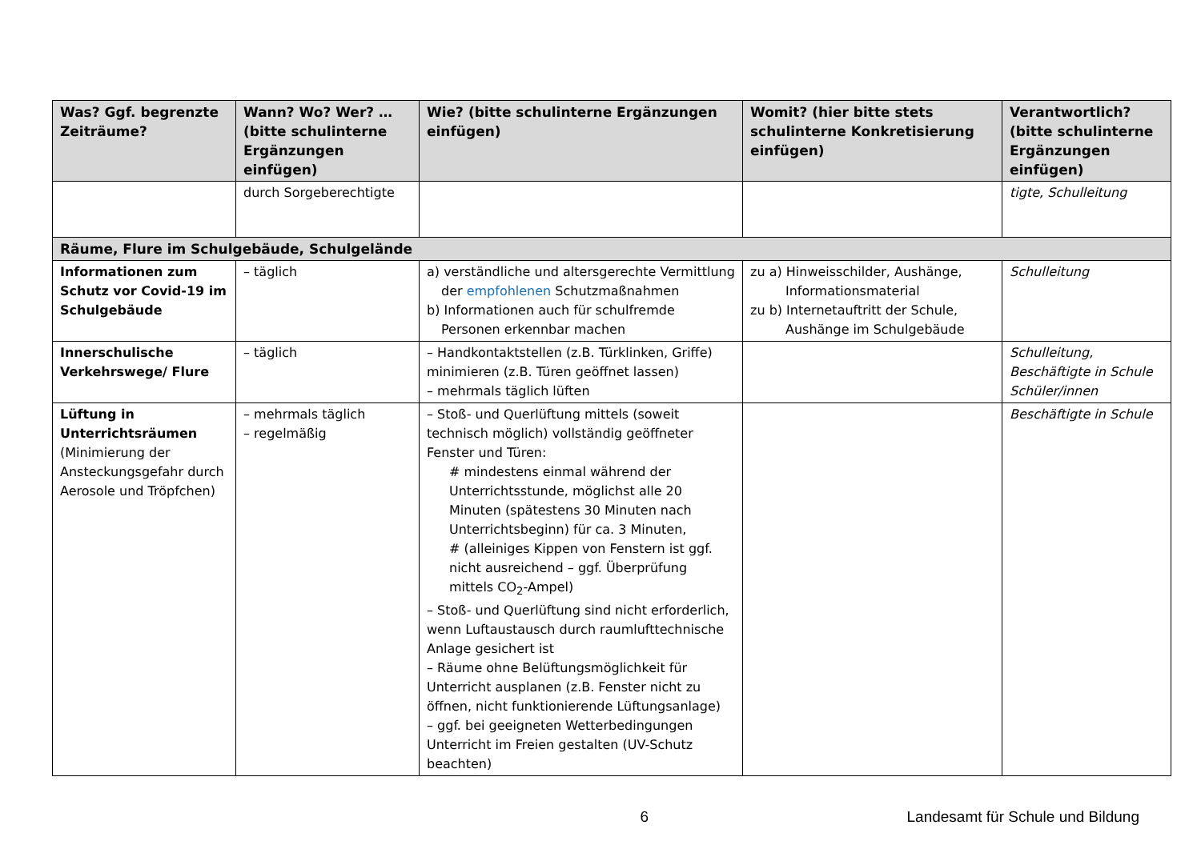| Was? Ggf. begrenzte Zeiträume? | Wann? Wo? Wer? … (bitte schulinterne Ergänzungen einfügen) | Wie? (bitte schulinterne Ergänzungen einfügen) | Womit? (hier bitte stets schulinterne Konkretisierung einfügen) | Verantwortlich? (bitte schulinterne Ergänzungen einfügen) |
| --- | --- | --- | --- | --- |
| | durch Sorgeberechtigte | | | tigte, Schulleitung |
| Räume, Flure im Schulgebäude, Schulgelände | | | | |
| Informationen zum Schutz vor Covid-19 im Schulgebäude | – täglich | a) verständliche und altersgerechte Vermittlung der empfohlenen Schutzmaßnahmen b) Informationen auch für schulfremde Personen erkennbar machen | zu a) Hinweisschilder, Aushänge, Informationsmaterial zu b) Internetauftritt der Schule, Aushänge im Schulgebäude | Schulleitung |
| Innerschulische Verkehrswege/ Flure | – täglich | – Handkontaktstellen (z.B. Türklinken, Griffe) minimieren (z.B. Türen geöffnet lassen) – mehrmals täglich lüften | | Schulleitung, Beschäftigte in Schule Schüler/innen |
| Lüftung in Unterrichtsräumen (Minimierung der Ansteckungsgefahr durch Aerosole und Tröpfchen) | – mehrmals täglich – regelmäßig | – Stoß- und Querlüftung mittels (soweit technisch möglich) vollständig geöffneter Fenster und Türen: # mindestens einmal während der Unterrichtsstunde, möglichst alle 20 Minuten (spätestens 30 Minuten nach Unterrichtsbeginn) für ca. 3 Minuten, # (alleiniges Kippen von Fenstern ist ggf. nicht ausreichend – ggf. Überprüfung mittels CO<sub>2</sub>-Ampel) – Stoß- und Querlüftung sind nicht erforderlich, wenn Luftaustausch durch raumlufttechnische Anlage gesichert ist – Räume ohne Belüftungsmöglichkeit für Unterricht ausplanen (z.B. Fenster nicht zu öffnen, nicht funktionierende Lüftungsanlage) – ggf. bei geeigneten Wetterbedingungen Unterricht im Freien gestalten (UV-Schutz beachten) | | Beschäftigte in Schule |
6 Landesamt für Schule und Bildung